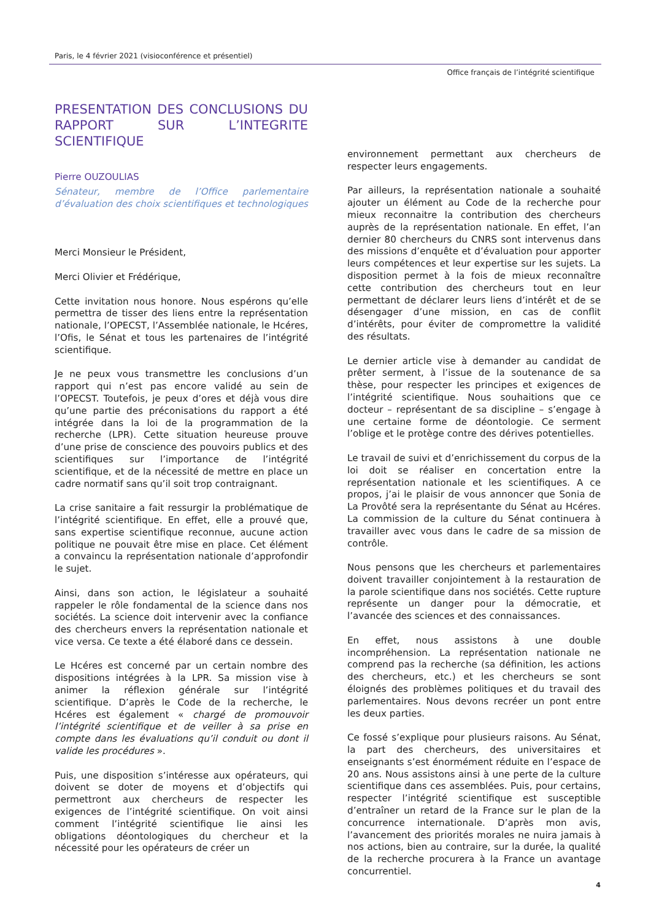Paris, le 4 février 2021 (visioconférence et présentiel)
Office français de l’intégrité scientifique
PRESENTATION DES CONCLUSIONS DU RAPPORT SUR L’INTEGRITE SCIENTIFIQUE
Pierre OUZOULIAS
Sénateur, membre de l’Office parlementaire d’évaluation des choix scientifiques et technologiques
Merci Monsieur le Président,
Merci Olivier et Frédérique,
Cette invitation nous honore. Nous espérons qu’elle permettra de tisser des liens entre la représentation nationale, l’OPECST, l’Assemblée nationale, le Hcéres, l’Ofis, le Sénat et tous les partenaires de l’intégrité scientifique.
Je ne peux vous transmettre les conclusions d’un rapport qui n’est pas encore validé au sein de l’OPECST. Toutefois, je peux d’ores et déjà vous dire qu’une partie des préconisations du rapport a été intégrée dans la loi de la programmation de la recherche (LPR). Cette situation heureuse prouve d’une prise de conscience des pouvoirs publics et des scientifiques sur l’importance de l’intégrité scientifique, et de la nécessité de mettre en place un cadre normatif sans qu’il soit trop contraignant.
La crise sanitaire a fait ressurgir la problématique de l’intégrité scientifique. En effet, elle a prouvé que, sans expertise scientifique reconnue, aucune action politique ne pouvait être mise en place. Cet élément a convaincu la représentation nationale d’approfondir le sujet.
Ainsi, dans son action, le législateur a souhaité rappeler le rôle fondamental de la science dans nos sociétés. La science doit intervenir avec la confiance des chercheurs envers la représentation nationale et vice versa. Ce texte a été élaboré dans ce dessein.
Le Hcéres est concerné par un certain nombre des dispositions intégrées à la LPR. Sa mission vise à animer la réflexion générale sur l’intégrité scientifique. D’après le Code de la recherche, le Hcéres est également « chargé de promouvoir l’intégrité scientifique et de veiller à sa prise en compte dans les évaluations qu’il conduit ou dont il valide les procédures ».
Puis, une disposition s’intéresse aux opérateurs, qui doivent se doter de moyens et d’objectifs qui permettront aux chercheurs de respecter les exigences de l’intégrité scientifique. On voit ainsi comment l’intégrité scientifique lie ainsi les obligations déontologiques du chercheur et la nécessité pour les opérateurs de créer un
environnement permettant aux chercheurs de respecter leurs engagements.
Par ailleurs, la représentation nationale a souhaité ajouter un élément au Code de la recherche pour mieux reconnaitre la contribution des chercheurs auprès de la représentation nationale. En effet, l’an dernier 80 chercheurs du CNRS sont intervenus dans des missions d’enquête et d’évaluation pour apporter leurs compétences et leur expertise sur les sujets. La disposition permet à la fois de mieux reconnaître cette contribution des chercheurs tout en leur permettant de déclarer leurs liens d’intérêt et de se désengager d’une mission, en cas de conflit d’intérêts, pour éviter de compromettre la validité des résultats.
Le dernier article vise à demander au candidat de prêter serment, à l’issue de la soutenance de sa thèse, pour respecter les principes et exigences de l’intégrité scientifique. Nous souhaitions que ce docteur – représentant de sa discipline – s’engage à une certaine forme de déontologie. Ce serment l’oblige et le protège contre des dérives potentielles.
Le travail de suivi et d’enrichissement du corpus de la loi doit se réaliser en concertation entre la représentation nationale et les scientifiques. A ce propos, j’ai le plaisir de vous annoncer que Sonia de La Provôté sera la représentante du Sénat au Hcéres. La commission de la culture du Sénat continuera à travailler avec vous dans le cadre de sa mission de contrôle.
Nous pensons que les chercheurs et parlementaires doivent travailler conjointement à la restauration de la parole scientifique dans nos sociétés. Cette rupture représente un danger pour la démocratie, et l’avancée des sciences et des connaissances.
En effet, nous assistons à une double incompréhension. La représentation nationale ne comprend pas la recherche (sa définition, les actions des chercheurs, etc.) et les chercheurs se sont éloignés des problèmes politiques et du travail des parlementaires. Nous devons recréer un pont entre les deux parties.
Ce fossé s’explique pour plusieurs raisons. Au Sénat, la part des chercheurs, des universitaires et enseignants s’est énormément réduite en l’espace de 20 ans. Nous assistons ainsi à une perte de la culture scientifique dans ces assemblées. Puis, pour certains, respecter l’intégrité scientifique est susceptible d’entraîner un retard de la France sur le plan de la concurrence internationale. D’après mon avis, l’avancement des priorités morales ne nuira jamais à nos actions, bien au contraire, sur la durée, la qualité de la recherche procurera à la France un avantage concurrentiel.
4